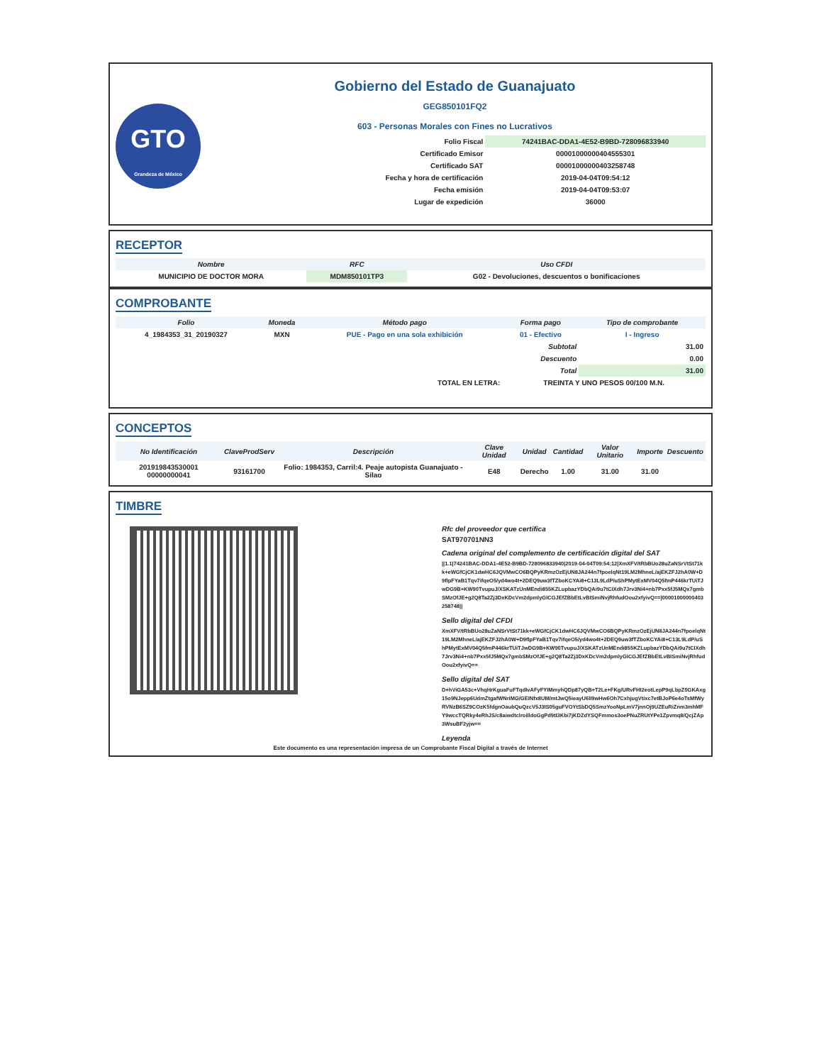GTO
Grandeza de México
Gobierno del Estado de Guanajuato
GEG850101FQ2
603 - Personas Morales con Fines no Lucrativos
| Folio Fiscal | 74241BAC-DDA1-4E52-B9BD-728096833940 |
| Certificado Emisor | 00001000000404555301 |
| Certificado SAT | 00001000000403258748 |
| Fecha y hora de certificación | 2019-04-04T09:54:12 |
| Fecha emisión | 2019-04-04T09:53:07 |
| Lugar de expedición | 36000 |
RECEPTOR
| Nombre | RFC | Uso CFDI |
| --- | --- | --- |
| MUNICIPIO DE DOCTOR MORA | MDM850101TP3 | G02 - Devoluciones, descuentos o bonificaciones |
COMPROBANTE
| Folio | Moneda | Método pago | Forma pago | Tipo de comprobante |
| --- | --- | --- | --- | --- |
| 4_1984353_31_20190327 | MXN | PUE - Pago en una sola exhibición | 01 - Efectivo | I - Ingreso |
| | | | Subtotal | 31.00 |
| | | | Descuento | 0.00 |
| | | | Total | 31.00 |
| TOTAL EN LETRA: | | | TREINTA Y UNO PESOS 00/100 M.N. | |
CONCEPTOS
| No Identificación | ClaveProdServ | Descripción | Clave Unidad | Unidad | Cantidad | Valor Unitario | Importe | Descuento |
| --- | --- | --- | --- | --- | --- | --- | --- | --- |
| 201919843530001 00000000041 | 93161700 | Folio: 1984353, Carril:4. Peaje autopista Guanajuato - Silao | E48 | Derecho | 1.00 | 31.00 | 31.00 | |
TIMBRE
Rfc del proveedor que certifica
SAT970701NN3
Cadena original del complemento de certificación digital del SAT
||1.1|74241BAC-DDA1-4E52-B9BD-728096833940|2019-04-04T09:54:12|XmXFV/tRbBUo28uZaNSrVtSt71kk+eWGfCjCK1dwHC6JQVMwCO6BQPyKRmzOzEjUN8JA244n7fpoelqNt19LM2MhneL/ajEKZFJ2hA0W+D9flpFYaB1Tqv7ifqeO5/yd4wo4t+2DEQ9uw3fTZboKCYAi8+C13L9LdP/uShPMytExMV04Q5fmP446krTUiTJwDG9B+KW90TvupuJ/XSKATzUnMEndi855KZLupbazYDbQAi9u7tCIXdh7Jrv3Ni4+nb7Pxx5fJ5MQx7gmbSMzOfJE+g2Q8Ta2Zj3DxKDcVm2dpmlyGICGJEfZBbEtLvBISmiNvjRhfudOou2xfyivQ==|00001000000403258748||
Sello digital del CFDI
XmXFV/tRbBUo28uZaNSrVtSt71kk+eWGfCjCK1dwHC6JQVMwCO6BQPyKRmzOzEjUN8JA244n7fpoelqNt19LM2MhneL/ajEKZFJ2hA0W+D9flpFYaB1Tqv7ifqeO5/yd4wo4t+2DEQ9uw3fTZboKCYAi8+C13L9LdP/uShPMytExMV04Q5fmP446krTUiTJwDG9B+KW90TvupuJ/XSKATzUnMEndi855KZLupbazYDbQAi9u7tCIXdh7Jrv3Ni4+nb7Pxx5fJ5MQx7gmbSMzOfJE+g2Q8Ta2Zj3DxKDcVm2dpmlyGICGJEfZBbEtLvBISmiNvjRhfudOou2xfyivQ==
Sello digital del SAT
D+hViGA53c+VhqHrKguaFuFTqdIvAFyFYIMmyhQDp87yQB+T2Le+FKg/URvFHI2eotLepP9qLbpZ0GKAxg15o9NJepp6UdmZtgafWNriMG/GEINfx8UM/mtJwQ5ieayU6lI9wHw6Oh7CxhjugVtixc7etBJoP6e4oTsMfWyRVNzB6SZ9COzK5fdgnOaubQuQzcV5J3IS05guFVOYtSbDQ5SmzYooNpLmV7jnnOj9UZEuRiZnm3mhMFY9wccTQRky4eRhJS/c8aiwdtclroilldoGgPd9tI3Kbi7jKDZdYSQFmmos3oePNuZRUtYPe1Zpvmq8/QcjZAp3WsuBF2yjw==
Leyenda
Este documento es una representación impresa de un Comprobante Fiscal Digital a través de Internet